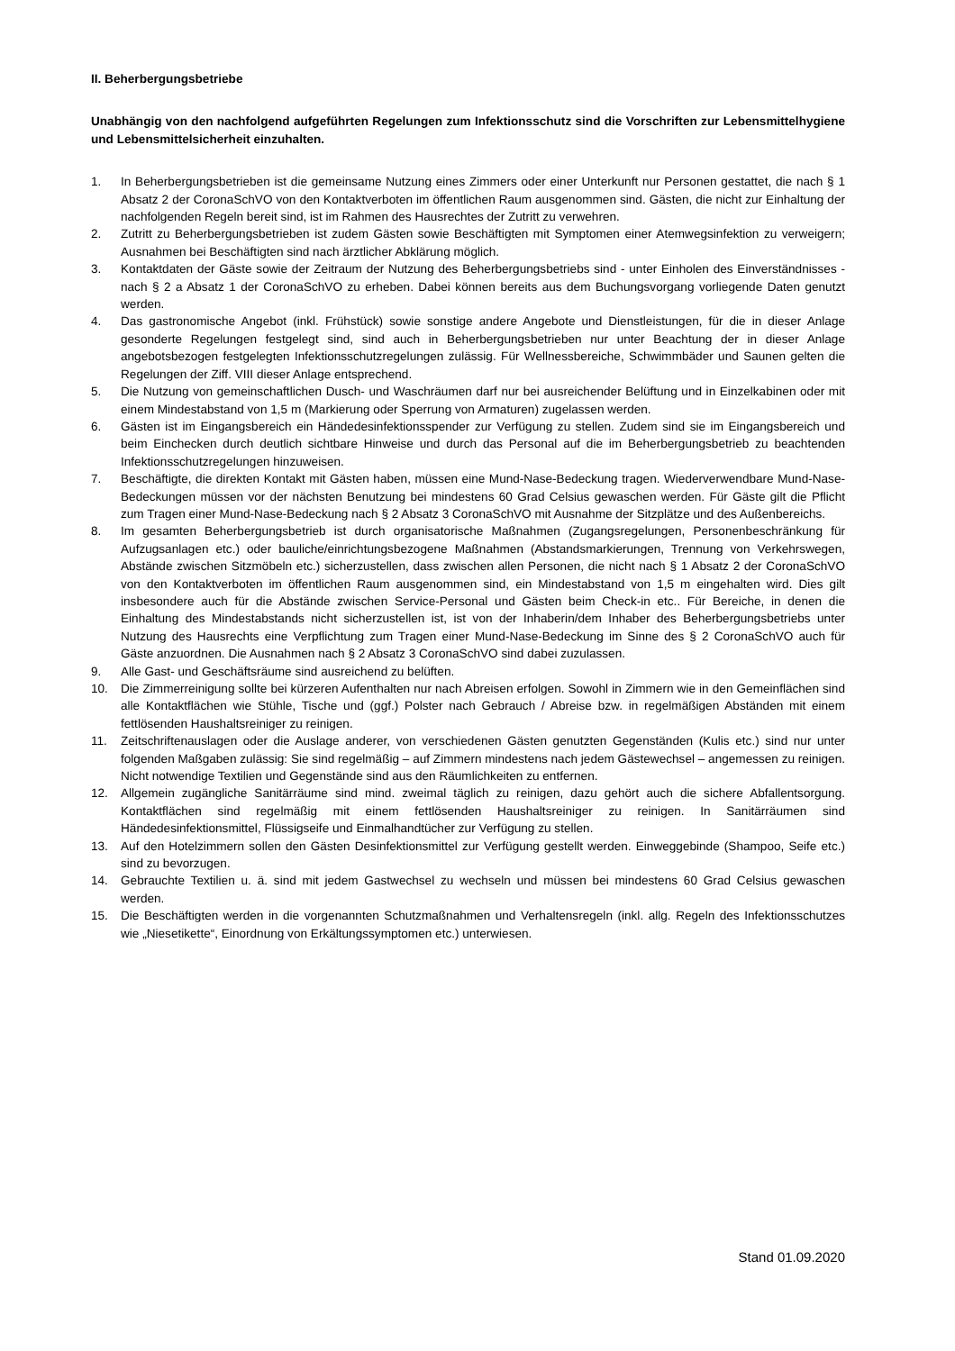II. Beherbergungsbetriebe
Unabhängig von den nachfolgend aufgeführten Regelungen zum Infektionsschutz sind die Vorschriften zur Lebensmittelhygiene und Lebensmittelsicherheit einzuhalten.
1. In Beherbergungsbetrieben ist die gemeinsame Nutzung eines Zimmers oder einer Unterkunft nur Personen gestattet, die nach § 1 Absatz 2 der CoronaSchVO von den Kontaktverboten im öffentlichen Raum ausgenommen sind. Gästen, die nicht zur Einhaltung der nachfolgenden Regeln bereit sind, ist im Rahmen des Hausrechtes der Zutritt zu verwehren.
2. Zutritt zu Beherbergungsbetrieben ist zudem Gästen sowie Beschäftigten mit Symptomen einer Atemwegsinfektion zu verweigern; Ausnahmen bei Beschäftigten sind nach ärztlicher Abklärung möglich.
3. Kontaktdaten der Gäste sowie der Zeitraum der Nutzung des Beherbergungsbetriebs sind - unter Einholen des Einverständnisses - nach § 2 a Absatz 1 der CoronaSchVO zu erheben. Dabei können bereits aus dem Buchungsvorgang vorliegende Daten genutzt werden.
4. Das gastronomische Angebot (inkl. Frühstück) sowie sonstige andere Angebote und Dienstleistungen, für die in dieser Anlage gesonderte Regelungen festgelegt sind, sind auch in Beherbergungsbetrieben nur unter Beachtung der in dieser Anlage angebotsbezogen festgelegten Infektionsschutzregelungen zulässig. Für Wellnessbereiche, Schwimmbäder und Saunen gelten die Regelungen der Ziff. VIII dieser Anlage entsprechend.
5. Die Nutzung von gemeinschaftlichen Dusch- und Waschräumen darf nur bei ausreichender Belüftung und in Einzelkabinen oder mit einem Mindestabstand von 1,5 m (Markierung oder Sperrung von Armaturen) zugelassen werden.
6. Gästen ist im Eingangsbereich ein Händedesinfektionsspender zur Verfügung zu stellen. Zudem sind sie im Eingangsbereich und beim Einchecken durch deutlich sichtbare Hinweise und durch das Personal auf die im Beherbergungsbetrieb zu beachtenden Infektionsschutzregelungen hinzuweisen.
7. Beschäftigte, die direkten Kontakt mit Gästen haben, müssen eine Mund-Nase-Bedeckung tragen. Wiederverwendbare Mund-Nase-Bedeckungen müssen vor der nächsten Benutzung bei mindestens 60 Grad Celsius gewaschen werden. Für Gäste gilt die Pflicht zum Tragen einer Mund-Nase-Bedeckung nach § 2 Absatz 3 CoronaSchVO mit Ausnahme der Sitzplätze und des Außenbereichs.
8. Im gesamten Beherbergungsbetrieb ist durch organisatorische Maßnahmen (Zugangsregelungen, Personenbeschränkung für Aufzugsanlagen etc.) oder bauliche/einrichtungsbezogene Maßnahmen (Abstandsmarkierungen, Trennung von Verkehrswegen, Abstände zwischen Sitzmöbeln etc.) sicherzustellen, dass zwischen allen Personen, die nicht nach § 1 Absatz 2 der CoronaSchVO von den Kontaktverboten im öffentlichen Raum ausgenommen sind, ein Mindestabstand von 1,5 m eingehalten wird. Dies gilt insbesondere auch für die Abstände zwischen Service-Personal und Gästen beim Check-in etc.. Für Bereiche, in denen die Einhaltung des Mindestabstands nicht sicherzustellen ist, ist von der Inhaberin/dem Inhaber des Beherbergungsbetriebs unter Nutzung des Hausrechts eine Verpflichtung zum Tragen einer Mund-Nase-Bedeckung im Sinne des § 2 CoronaSchVO auch für Gäste anzuordnen. Die Ausnahmen nach § 2 Absatz 3 CoronaSchVO sind dabei zuzulassen.
9. Alle Gast- und Geschäftsräume sind ausreichend zu belüften.
10. Die Zimmerreinigung sollte bei kürzeren Aufenthalten nur nach Abreisen erfolgen. Sowohl in Zimmern wie in den Gemeinflächen sind alle Kontaktflächen wie Stühle, Tische und (ggf.) Polster nach Gebrauch / Abreise bzw. in regelmäßigen Abständen mit einem fettlösenden Haushaltsreiniger zu reinigen.
11. Zeitschriftenauslagen oder die Auslage anderer, von verschiedenen Gästen genutzten Gegenständen (Kulis etc.) sind nur unter folgenden Maßgaben zulässig: Sie sind regelmäßig – auf Zimmern mindestens nach jedem Gästewechsel – angemessen zu reinigen. Nicht notwendige Textilien und Gegenstände sind aus den Räumlichkeiten zu entfernen.
12. Allgemein zugängliche Sanitärräume sind mind. zweimal täglich zu reinigen, dazu gehört auch die sichere Abfallentsorgung. Kontaktflächen sind regelmäßig mit einem fettlösenden Haushaltsreiniger zu reinigen. In Sanitärräumen sind Händedesinfektionsmittel, Flüssigseife und Einmalhandtücher zur Verfügung zu stellen.
13. Auf den Hotelzimmern sollen den Gästen Desinfektionsmittel zur Verfügung gestellt werden. Einweggebinde (Shampoo, Seife etc.) sind zu bevorzugen.
14. Gebrauchte Textilien u. ä. sind mit jedem Gastwechsel zu wechseln und müssen bei mindestens 60 Grad Celsius gewaschen werden.
15. Die Beschäftigten werden in die vorgenannten Schutzmaßnahmen und Verhaltensregeln (inkl. allg. Regeln des Infektionsschutzes wie „Niesetikette“, Einordnung von Erkältungssymptomen etc.) unterwiesen.
Stand 01.09.2020